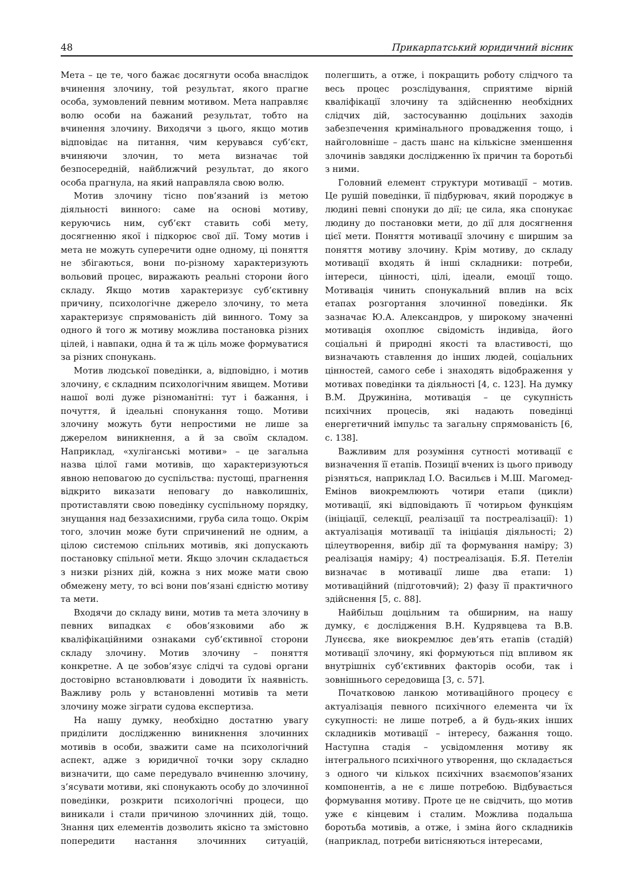48 Прикарпатський юридичний вісник
Мета – це те, чого бажає досягнути особа внаслідок вчинення злочину, той результат, якого прагне особа, зумовлений певним мотивом. Мета направляє волю особи на бажаний результат, тобто на вчинення злочину. Виходячи з цього, якщо мотив відповідає на питання, чим керувався суб’єкт, вчиняючи злочин, то мета визначає той безпосередній, найближчий результат, до якого особа прагнула, на який направляла свою волю.
Мотив злочину тісно пов’язаний із метою діяльності винного: саме на основі мотиву, керуючись ним, суб’єкт ставить собі мету, досягненню якої і підкорює свої дії. Тому мотив і мета не можуть суперечити одне одному, ці поняття не збігаються, вони по-різному характеризують вольовий процес, виражають реальні сторони його складу. Якщо мотив характеризує суб’єктивну причину, психологічне джерело злочину, то мета характеризує спрямованість дій винного. Тому за одного й того ж мотиву можлива постановка різних цілей, і навпаки, одна й та ж ціль може формуватися за різних спонукань.
Мотив людської поведінки, а, відповідно, і мотив злочину, є складним психологічним явищем. Мотиви нашої волі дуже різноманітні: тут і бажання, і почуття, й ідеальні спонукання тощо. Мотиви злочину можуть бути непростими не лише за джерелом виникнення, а й за своїм складом. Наприклад, «хуліганські мотиви» – це загальна назва цілої гами мотивів, що характеризуються явною неповагою до суспільства: пустощі, прагнення відкрито виказати неповагу до навколишніх, протиставляти свою поведінку суспільному порядку, знущання над беззахисними, груба сила тощо. Окрім того, злочин може бути спричинений не одним, а цілою системою спільних мотивів, які допускають постановку спільної мети. Якщо злочин складається з низки різних дій, кожна з них може мати свою обмежену мету, то всі вони пов’язані єдністю мотиву та мети.
Входячи до складу вини, мотив та мета злочину в певних випадках є обов’язковими або ж кваліфікаційними ознаками суб’єктивної сторони складу злочину. Мотив злочину – поняття конкретне. А це зобов’язує слідчі та судові органи достовірно встановлювати і доводити їх наявність. Важливу роль у встановленні мотивів та мети злочину може зіграти судова експертиза.
На нашу думку, необхідно достатню увагу приділити дослідженню виникнення злочинних мотивів в особи, зважити саме на психологічний аспект, адже з юридичної точки зору складно визначити, що саме передувало вчиненню злочину, з’ясувати мотиви, які спонукають особу до злочинної поведінки, розкрити психологічні процеси, що виникали і стали причиною злочинних дій, тощо. Знання цих елементів дозволить якісно та змістовно попередити настання злочинних ситуацій, полегшить, а отже, і покращить роботу слідчого та весь процес розслідування, сприятиме вірній кваліфікації злочину та здійсненню необхідних слідчих дій, застосуванню доцільних заходів забезпечення кримінального провадження тощо, і найголовніше – дасть шанс на кількісне зменшення злочинів завдяки дослідженню їх причин та боротьбі з ними.
Головний елемент структури мотивації – мотив. Це рушій поведінки, її підбурювач, який породжує в людині певні спонуки до дії; це сила, яка спонукає людину до постановки мети, до дії для досягнення цієї мети. Поняття мотивації злочину є ширшим за поняття мотиву злочину. Крім мотиву, до складу мотивації входять й інші складники: потреби, інтереси, цінності, цілі, ідеали, емоції тощо. Мотивація чинить спонукальний вплив на всіх етапах розгортання злочинної поведінки. Як зазначає Ю.А. Александров, у широкому значенні мотивація охоплює свідомість індивіда, його соціальні й природні якості та властивості, що визначають ставлення до інших людей, соціальних цінностей, самого себе і знаходять відображення у мотивах поведінки та діяльності [4, с. 123]. На думку В.М. Дружиніна, мотивація – це сукупність психічних процесів, які надають поведінці енергетичний імпульс та загальну спрямованість [6, с. 138].
Важливим для розуміння сутності мотивації є визначення її етапів. Позиції вчених із цього приводу різняться, наприклад І.О. Васильєв і М.Ш. Магомед-Емінов виокремлюють чотири етапи (цикли) мотивації, які відповідають її чотирьом функціям (ініціації, селекції, реалізації та постреалізації): 1) актуалізація мотивації та ініціація діяльності; 2) цілеутворення, вибір дії та формування наміру; 3) реалізація наміру; 4) постреалізація. Б.Я. Петелін визначає в мотивації лише два етапи: 1) мотиваційний (підготовчий); 2) фазу її практичного здійснення [5, с. 88].
Найбільш доцільним та обширним, на нашу думку, є дослідження В.Н. Кудрявцева та В.В. Лунєєва, яке виокремлює дев’ять етапів (стадій) мотивації злочину, які формуються під впливом як внутрішніх суб’єктивних факторів особи, так і зовнішнього середовища [3, с. 57].
Початковою ланкою мотиваційного процесу є актуалізація певного психічного елемента чи їх сукупності: не лише потреб, а й будь-яких інших складників мотивації – інтересу, бажання тощо. Наступна стадія – усвідомлення мотиву як інтегрального психічного утворення, що складається з одного чи кількох психічних взаємопов’язаних компонентів, а не є лише потребою. Відбувається формування мотиву. Проте це не свідчить, що мотив уже є кінцевим і сталим. Можлива подальша боротьба мотивів, а отже, і зміна його складників (наприклад, потреби витісняються інтересами,